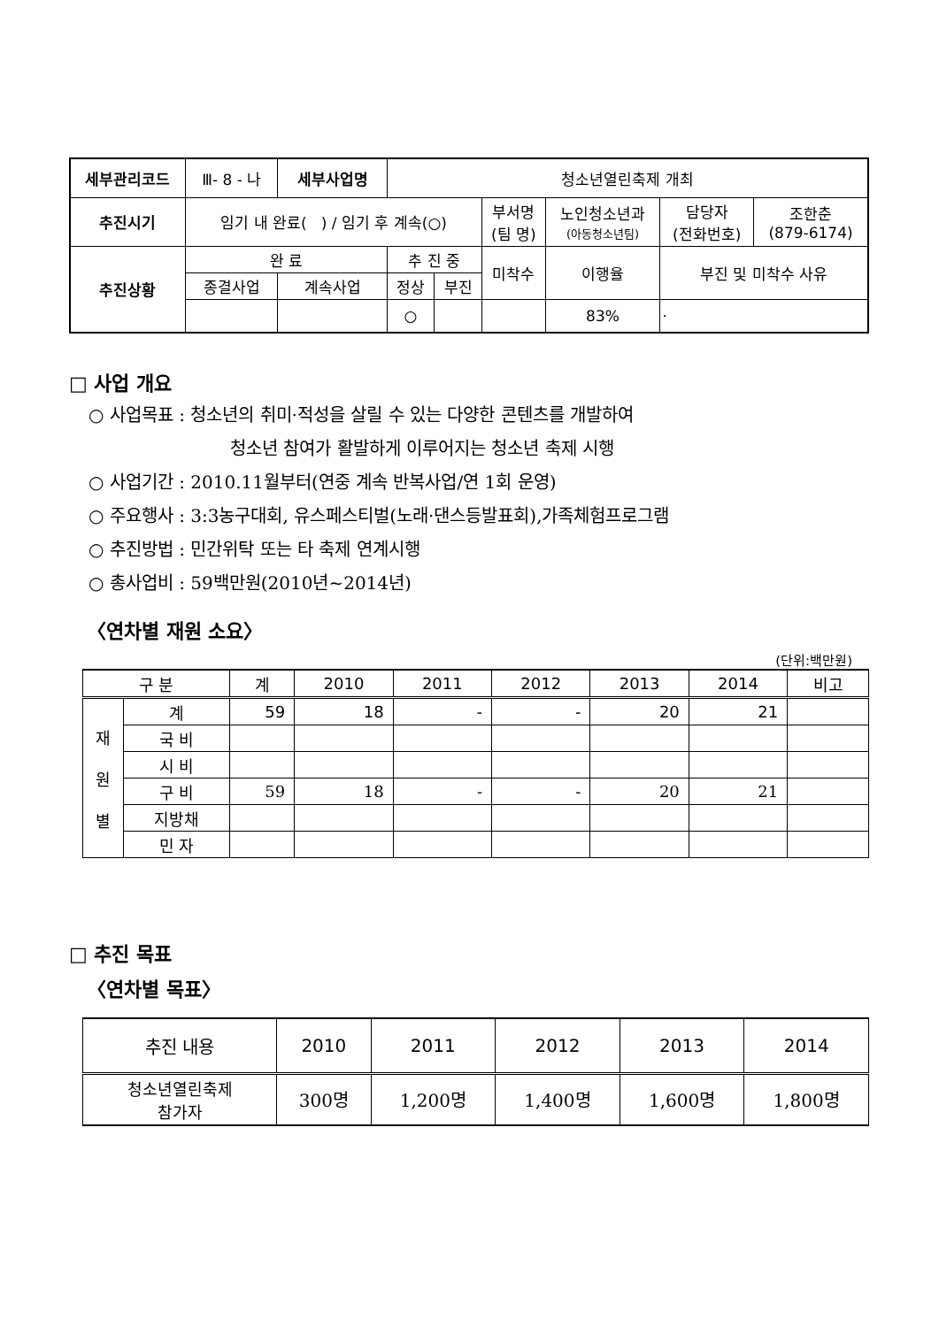| 세부관리코드 | Ⅲ- 8 - 나 | 세부사업명 | 청소년열린축제 개최 | | | | | |
| 추진시기 | 임기 내 완료( ) / 임기 후 계속(○) | | | | 부서명 (팀 명) | 노인청소년과 (아동청소년팀) | 담당자 (전화번호) | 조한춘 (879-6174) |
| 추진상황 | 완 료 | | 추 진 중 | | 미착수 | 이행율 | 부진 및 미착수 사유 | |
| | 종결사업 | 계속사업 | 정상 | 부진 | | | | |
| | | | ○ | | | 83% | · | |
□ 사업 개요
○ 사업목표 : 청소년의 취미·적성을 살릴 수 있는 다양한 콘텐츠를 개발하여
청소년 참여가 활발하게 이루어지는 청소년 축제 시행
○ 사업기간 : 2010.11월부터(연중 계속 반복사업/연 1회 운영)
○ 주요행사 : 3:3농구대회, 유스페스티벌(노래·댄스등발표회),가족체험프로그램
○ 추진방법 : 민간위탁 또는 타 축제 연계시행
○ 총사업비 : 59백만원(2010년~2014년)
〈연차별 재원 소요〉
(단위:백만원)
| 구 분 | | 계 | 2010 | 2011 | 2012 | 2013 | 2014 | 비고 |
| --- | --- | --- | --- | --- | --- | --- | --- | --- |
| 재 원 별 | 계 | 59 | 18 | - | - | 20 | 21 | |
| | 국 비 | | | | | | | |
| | 시 비 | | | | | | | |
| | 구 비 | 59 | 18 | - | - | 20 | 21 | |
| | 지방채 | | | | | | | |
| | 민 자 | | | | | | | |
□ 추진 목표
〈연차별 목표〉
| 추진 내용 | 2010 | 2011 | 2012 | 2013 | 2014 |
| --- | --- | --- | --- | --- | --- |
| 청소년열린축제 참가자 | 300명 | 1,200명 | 1,400명 | 1,600명 | 1,800명 |